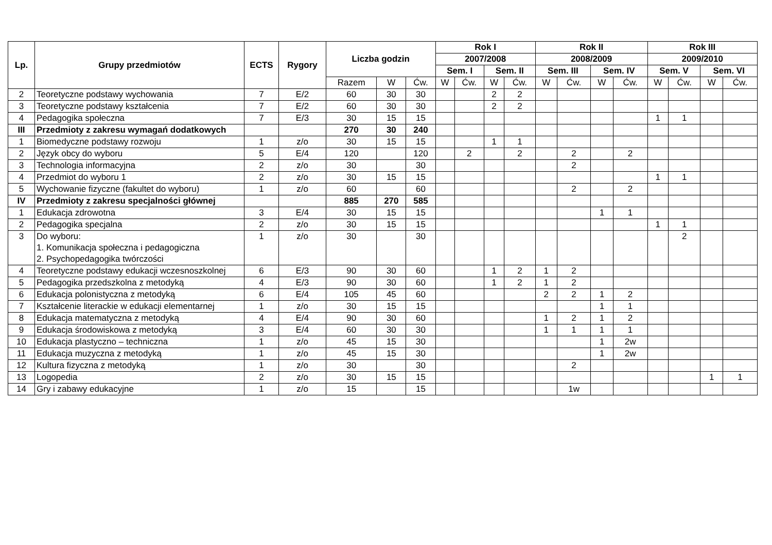| Lp. | Grupy przedmiotów | ECTS | Rygory | Liczba godzin | | | Rok I | | | | Rok II | | | | Rok III | | | |
| --- | --- | --- | --- | --- | --- | --- | --- | --- | --- | --- | --- | --- | --- | --- | --- | --- | --- | --- |
| | | | | | | | 2007/2008 | | | | 2008/2009 | | | | 2009/2010 | | | |
| | | | | | | | Sem. I | | Sem. II | | Sem. III | | Sem. IV | | Sem. V | | Sem. VI | |
| | | | | Razem | W | Ćw. | W | Ćw. | W | Ćw. | W | Ćw. | W | Ćw. | W | Ćw. | W | Ćw. |
| 2 | Teoretyczne podstawy wychowania | 7 | E/2 | 60 | 30 | 30 | | | 2 | 2 | | | | | | | | |
| 3 | Teoretyczne podstawy kształcenia | 7 | E/2 | 60 | 30 | 30 | | | 2 | 2 | | | | | | | | |
| 4 | Pedagogika społeczna | 7 | E/3 | 30 | 15 | 15 | | | | | | | | | 1 | 1 | | |
| III | Przedmioty z zakresu wymagań dodatkowych | | | 270 | 30 | 240 | | | | | | | | | | | | |
| 1 | Biomedyczne podstawy rozwoju | 1 | z/o | 30 | 15 | 15 | | | 1 | 1 | | | | | | | | |
| 2 | Język obcy do wyboru | 5 | E/4 | 120 | | 120 | | 2 | | 2 | | 2 | | 2 | | | | |
| 3 | Technologia informacyjna | 2 | z/o | 30 | | 30 | | | | | | 2 | | | | | | |
| 4 | Przedmiot do wyboru 1 | 2 | z/o | 30 | 15 | 15 | | | | | | | | | 1 | 1 | | |
| 5 | Wychowanie fizyczne (fakultet do wyboru) | 1 | z/o | 60 | | 60 | | | | | | 2 | | 2 | | | | |
| IV | Przedmioty z zakresu specjalności głównej | | | 885 | 270 | 585 | | | | | | | | | | | | |
| 1 | Edukacja zdrowotna | 3 | E/4 | 30 | 15 | 15 | | | | | | | 1 | 1 | | | | |
| 2 | Pedagogika specjalna | 2 | z/o | 30 | 15 | 15 | | | | | | | | | 1 | 1 | | |
| 3 | Do wyboru: 1. Komunikacja społeczna i pedagogiczna 2. Psychopedagogika twórczości | 1 | z/o | 30 | | 30 | | | | | | | | | | 2 | | |
| 4 | Teoretyczne podstawy edukacji wczesnoszkolnej | 6 | E/3 | 90 | 30 | 60 | | | 1 | 2 | 1 | 2 | | | | | | |
| 5 | Pedagogika przedszkolna z metodyką | 4 | E/3 | 90 | 30 | 60 | | | 1 | 2 | 1 | 2 | | | | | | |
| 6 | Edukacja polonistyczna z metodyką | 6 | E/4 | 105 | 45 | 60 | | | | | 2 | 2 | 1 | 2 | | | | |
| 7 | Kształcenie literackie w edukacji elementarnej | 1 | z/o | 30 | 15 | 15 | | | | | | | 1 | 1 | | | | |
| 8 | Edukacja matematyczna z metodyką | 4 | E/4 | 90 | 30 | 60 | | | | | 1 | 2 | 1 | 2 | | | | |
| 9 | Edukacja środowiskowa z metodyką | 3 | E/4 | 60 | 30 | 30 | | | | | 1 | 1 | 1 | 1 | | | | |
| 10 | Edukacja plastyczno – techniczna | 1 | z/o | 45 | 15 | 30 | | | | | | | 1 | 2w | | | | |
| 11 | Edukacja muzyczna z metodyką | 1 | z/o | 45 | 15 | 30 | | | | | | | 1 | 2w | | | | |
| 12 | Kultura fizyczna z metodyką | 1 | z/o | 30 | | 30 | | | | | | 2 | | | | | | |
| 13 | Logopedia | 2 | z/o | 30 | 15 | 15 | | | | | | | | | | | 1 | 1 |
| 14 | Gry i zabawy edukacyjne | 1 | z/o | 15 | | 15 | | | | | | 1w | | | | | | |